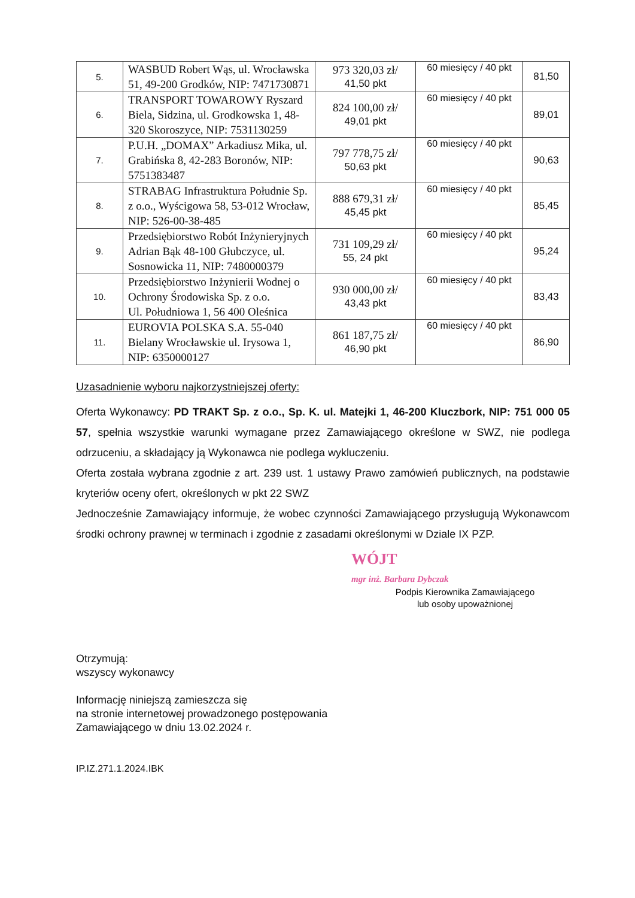| 5. | WASBUD Robert Wąs, ul. Wrocławska 51, 49-200 Grodków, NIP: 7471730871 | 973 320,03 zł/ 41,50 pkt | 60 miesięcy / 40 pkt | 81,50 |
| 6. | TRANSPORT TOWAROWY Ryszard Biela, Sidzina, ul. Grodkowska 1, 48-320 Skoroszyce, NIP: 7531130259 | 824 100,00 zł/ 49,01 pkt | 60 miesięcy / 40 pkt | 89,01 |
| 7. | P.U.H. „DOMAX” Arkadiusz Mika, ul. Grabińska 8, 42-283 Boronów, NIP: 5751383487 | 797 778,75 zł/ 50,63 pkt | 60 miesięcy / 40 pkt | 90,63 |
| 8. | STRABAG Infrastruktura Południe Sp. z o.o., Wyścigowa 58, 53-012 Wrocław, NIP: 526-00-38-485 | 888 679,31 zł/ 45,45 pkt | 60 miesięcy / 40 pkt | 85,45 |
| 9. | Przedsiębiorstwo Robót Inżynieryjnych Adrian Bąk 48-100 Głubczyce, ul. Sosnowicka 11, NIP: 7480000379 | 731 109,29 zł/ 55, 24 pkt | 60 miesięcy / 40 pkt | 95,24 |
| 10. | Przedsiębiorstwo Inżynierii Wodnej o Ochrony Środowiska Sp. z o.o. Ul. Południowa 1, 56 400 Oleśnica | 930 000,00 zł/ 43,43 pkt | 60 miesięcy / 40 pkt | 83,43 |
| 11. | EUROVIA POLSKA S.A. 55-040 Bielany Wrocławskie ul. Irysowa 1, NIP: 6350000127 | 861 187,75 zł/ 46,90 pkt | 60 miesięcy / 40 pkt | 86,90 |
Uzasadnienie wyboru najkorzystniejszej oferty:
Oferta Wykonawcy: PD TRAKT Sp. z o.o., Sp. K. ul. Matejki 1, 46-200 Kluczbork, NIP: 751 000 05 57, spełnia wszystkie warunki wymagane przez Zamawiającego określone w SWZ, nie podlega odrzuceniu, a składający ją Wykonawca nie podlega wykluczeniu.
Oferta została wybrana zgodnie z art. 239 ust. 1 ustawy Prawo zamówień publicznych, na podstawie kryteriów oceny ofert, określonych w pkt 22 SWZ
Jednocześnie Zamawiający informuje, że wobec czynności Zamawiającego przysługują Wykonawcom środki ochrony prawnej w terminach i zgodnie z zasadami określonymi w Dziale IX PZP.
WÓJT
mgr inż. Barbara Dybczak
Podpis Kierownika Zamawiającego
lub osoby upoważnionej
Otrzymują:
wszyscy wykonawcy
Informację niniejszą zamieszcza się
na stronie internetowej prowadzonego postępowania
Zamawiającego w dniu 13.02.2024 r.
IP.IZ.271.1.2024.IBK